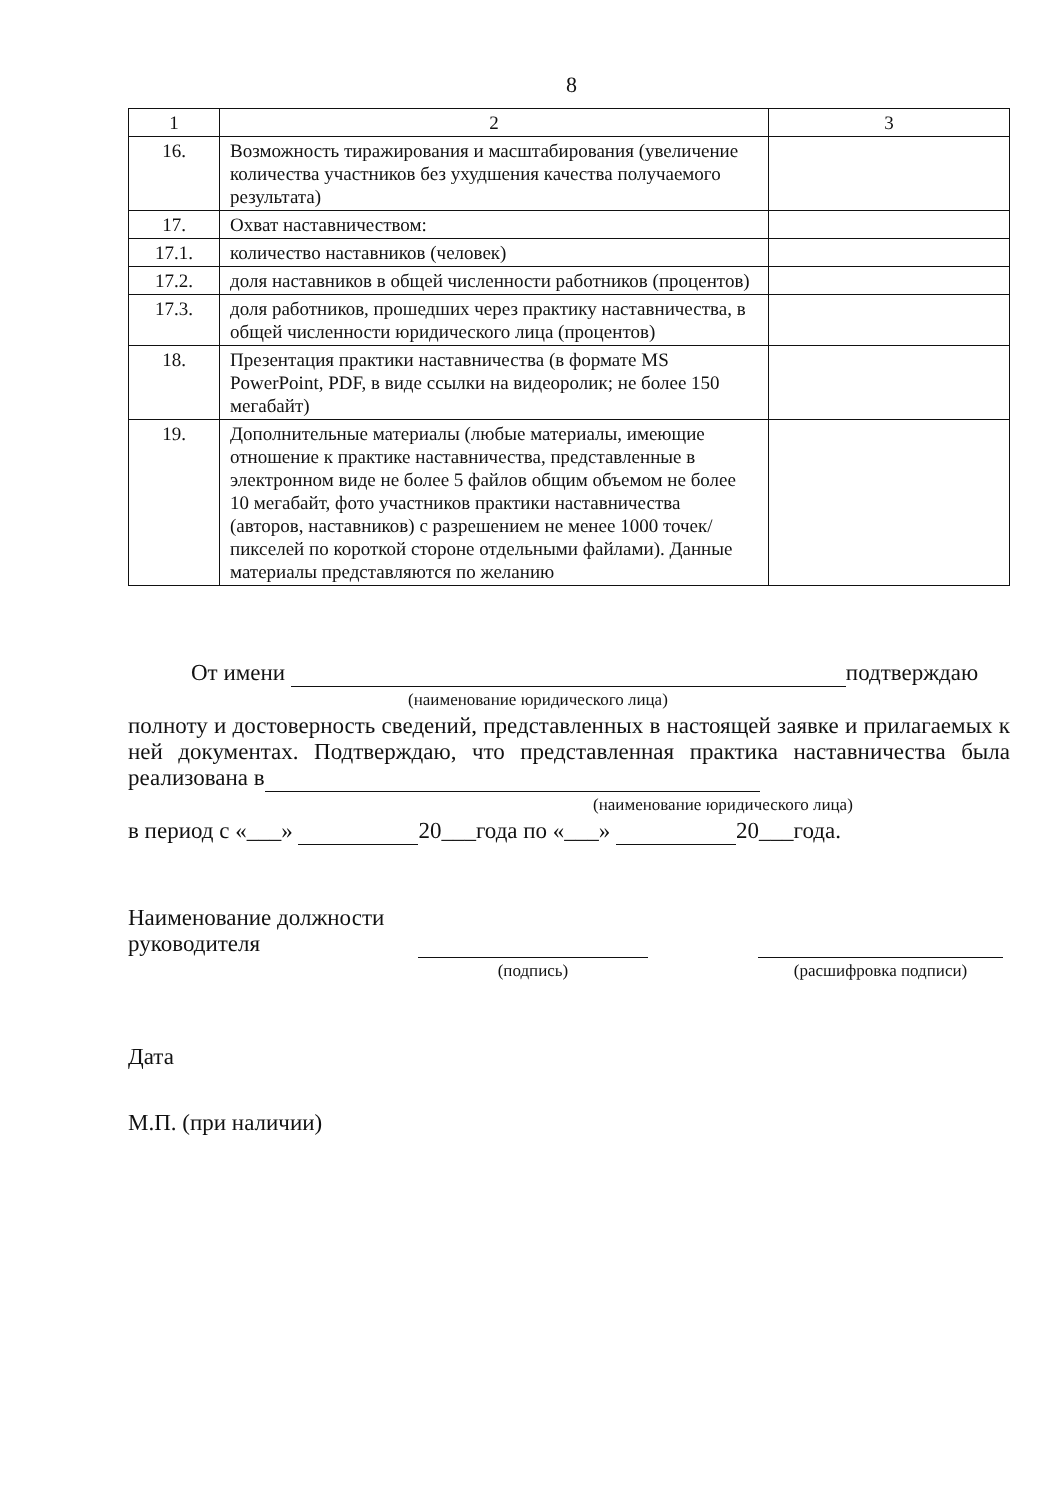8
| 1 | 2 | 3 |
| 16. | Возможность тиражирования и масштабирования (увеличение количества участников без ухудшения качества получаемого результата) | |
| 17. | Охват наставничеством: | |
| 17.1. | количество наставников (человек) | |
| 17.2. | доля наставников в общей численности работников (процентов) | |
| 17.3. | доля работников, прошедших через практику наставничества, в общей численности юридического лица (процентов) | |
| 18. | Презентация практики наставничества (в формате MS PowerPoint, PDF, в виде ссылки на видеоролик; не более 150 мегабайт) | |
| 19. | Дополнительные материалы (любые материалы, имеющие отношение к практике наставничества, представленные в электронном виде не более 5 файлов общим объемом не более 10 мегабайт, фото участников практики наставничества (авторов, наставников) с разрешением не менее 1000 точек/пикселей по короткой стороне отдельными файлами). Данные материалы представляются по желанию | |
От имени подтверждаю
(наименование юридического лица)
полноту и достоверность сведений, представленных в настоящей заявке и прилагаемых к ней документах. Подтверждаю, что представленная практика наставничества была реализована в
(наименование юридического лица)
в период с «___» 20___года по «___» 20___года.
Наименование должности руководителя
(подпись) (расшифровка подписи)
Дата
М.П. (при наличии)